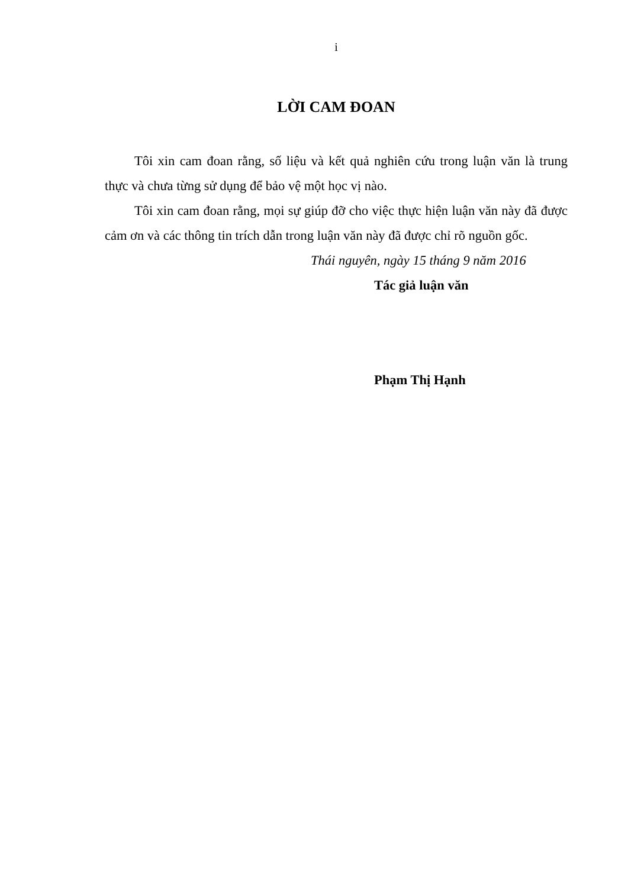i
LỜI CAM ĐOAN
Tôi xin cam đoan rằng, số liệu và kết quả nghiên cứu trong luận văn là trung thực và chưa từng sử dụng để bảo vệ một học vị nào.
Tôi xin cam đoan rằng, mọi sự giúp đỡ cho việc thực hiện luận văn này đã được cảm ơn và các thông tin trích dẫn trong luận văn này đã được chỉ rõ nguồn gốc.
Thái nguyên, ngày 15 tháng 9 năm 2016
Tác giả luận văn
Phạm Thị Hạnh